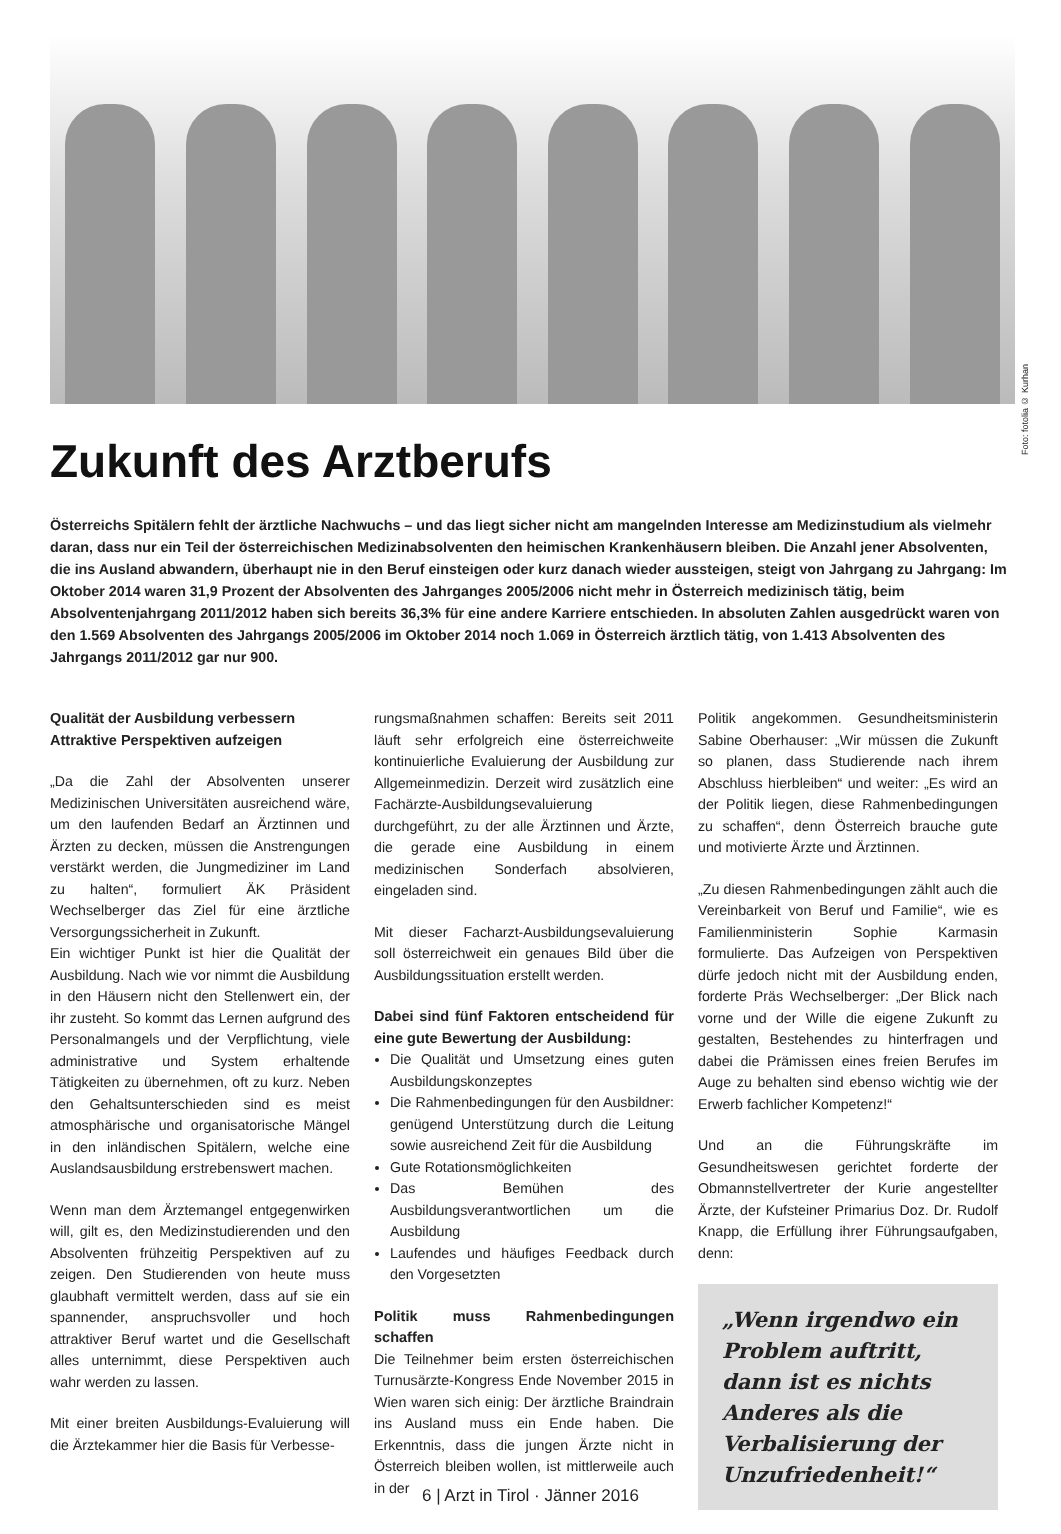Foto: fotolia © Kurhan
Zukunft des Arztberufs
Österreichs Spitälern fehlt der ärztliche Nachwuchs – und das liegt sicher nicht am mangelnden Interesse am Medizinstudium als vielmehr daran, dass nur ein Teil der österreichischen Medizinabsolventen den heimischen Krankenhäusern bleiben. Die Anzahl jener Absolventen, die ins Ausland abwandern, überhaupt nie in den Beruf einsteigen oder kurz danach wieder aussteigen, steigt von Jahrgang zu Jahrgang: Im Oktober 2014 waren 31,9 Prozent der Absolventen des Jahrganges 2005/2006 nicht mehr in Österreich medizinisch tätig, beim Absolventenjahrgang 2011/2012 haben sich bereits 36,3% für eine andere Karriere entschieden. In absoluten Zahlen ausgedrückt waren von den 1.569 Absolventen des Jahrgangs 2005/2006 im Oktober 2014 noch 1.069 in Österreich ärztlich tätig, von 1.413 Absolventen des Jahrgangs 2011/2012 gar nur 900.
Qualität der Ausbildung verbessern
Attraktive Perspektiven aufzeigen
„Da die Zahl der Absolventen unserer Medizinischen Universitäten ausreichend wäre, um den laufenden Bedarf an Ärztinnen und Ärzten zu decken, müssen die Anstrengungen verstärkt werden, die Jungmediziner im Land zu halten“, formuliert ÄK Präsident Wechselberger das Ziel für eine ärztliche Versorgungssicherheit in Zukunft.
Ein wichtiger Punkt ist hier die Qualität der Ausbildung. Nach wie vor nimmt die Ausbildung in den Häusern nicht den Stellenwert ein, der ihr zusteht. So kommt das Lernen aufgrund des Personalmangels und der Verpflichtung, viele administrative und System erhaltende Tätigkeiten zu übernehmen, oft zu kurz. Neben den Gehaltsunterschieden sind es meist atmosphärische und organisatorische Mängel in den inländischen Spitälern, welche eine Auslandsausbildung erstrebenswert machen.
Wenn man dem Ärztemangel entgegenwirken will, gilt es, den Medizinstudierenden und den Absolventen frühzeitig Perspektiven auf zu zeigen. Den Studierenden von heute muss glaubhaft vermittelt werden, dass auf sie ein spannender, anspruchsvoller und hoch attraktiver Beruf wartet und die Gesellschaft alles unternimmt, diese Perspektiven auch wahr werden zu lassen.
Mit einer breiten Ausbildungs-Evaluierung will die Ärztekammer hier die Basis für Verbesse-
rungsmaßnahmen schaffen: Bereits seit 2011 läuft sehr erfolgreich eine österreichweite kontinuierliche Evaluierung der Ausbildung zur Allgemeinmedizin. Derzeit wird zusätzlich eine Fachärzte-Ausbildungsevaluierung durchgeführt, zu der alle Ärztinnen und Ärzte, die gerade eine Ausbildung in einem medizinischen Sonderfach absolvieren, eingeladen sind.
Mit dieser Facharzt-Ausbildungsevaluierung soll österreichweit ein genaues Bild über die Ausbildungssituation erstellt werden.
Dabei sind fünf Faktoren entscheidend für eine gute Bewertung der Ausbildung:
Die Qualität und Umsetzung eines guten Ausbildungskonzeptes
Die Rahmenbedingungen für den Ausbildner: genügend Unterstützung durch die Leitung sowie ausreichend Zeit für die Ausbildung
Gute Rotationsmöglichkeiten
Das Bemühen des Ausbildungsverantwortlichen um die Ausbildung
Laufendes und häufiges Feedback durch den Vorgesetzten
Politik muss Rahmenbedingungen schaffen
Die Teilnehmer beim ersten österreichischen Turnusärzte-Kongress Ende November 2015 in Wien waren sich einig: Der ärztliche Braindrain ins Ausland muss ein Ende haben. Die Erkenntnis, dass die jungen Ärzte nicht in Österreich bleiben wollen, ist mittlerweile auch in der
Politik angekommen. Gesundheitsministerin Sabine Oberhauser: „Wir müssen die Zukunft so planen, dass Studierende nach ihrem Abschluss hierbleiben“ und weiter: „Es wird an der Politik liegen, diese Rahmenbedingungen zu schaffen“, denn Österreich brauche gute und motivierte Ärzte und Ärztinnen.
„Zu diesen Rahmenbedingungen zählt auch die Vereinbarkeit von Beruf und Familie“, wie es Familienministerin Sophie Karmasin formulierte. Das Aufzeigen von Perspektiven dürfe jedoch nicht mit der Ausbildung enden, forderte Präs Wechselberger: „Der Blick nach vorne und der Wille die eigene Zukunft zu gestalten, Bestehendes zu hinterfragen und dabei die Prämissen eines freien Berufes im Auge zu behalten sind ebenso wichtig wie der Erwerb fachlicher Kompetenz!“
Und an die Führungskräfte im Gesundheitswesen gerichtet forderte der Obmannstellvertreter der Kurie angestellter Ärzte, der Kufsteiner Primarius Doz. Dr. Rudolf Knapp, die Erfüllung ihrer Führungsaufgaben, denn:
„Wenn irgendwo ein Problem auftritt, dann ist es nichts Anderes als die Verbalisierung der Unzufriedenheit!“
6 | Arzt in Tirol · Jänner 2016